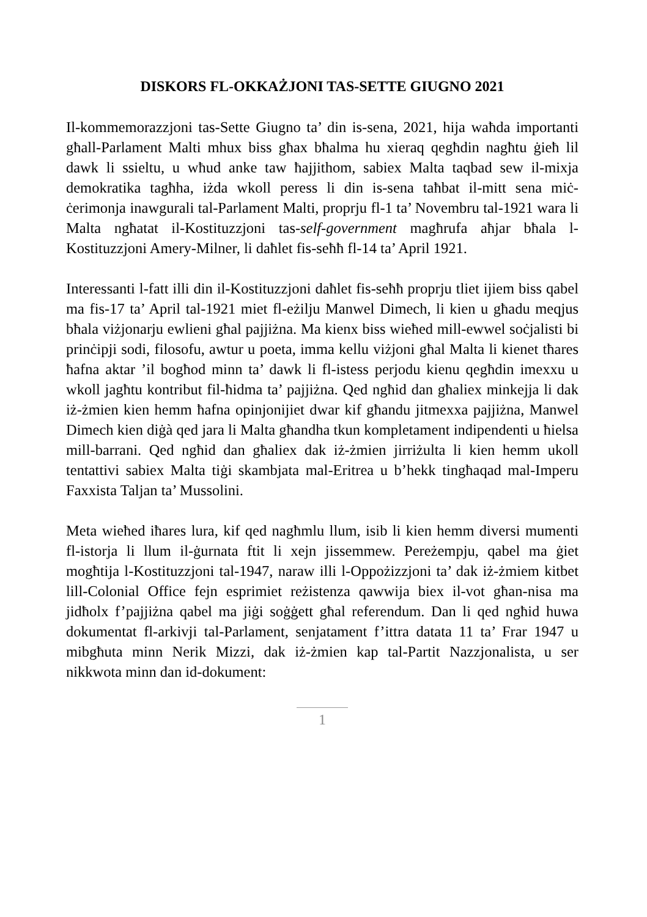DISKORS FL-OKKAŻJONI TAS-SETTE GIUGNO 2021
Il-kommemorazzjoni tas-Sette Giugno ta’ din is-sena, 2021, hija waħda importanti għall-Parlament Malti mhux biss għax bħalma hu xieraq qegħdin nagħtu ġieħ lil dawk li ssieltu, u wħud anke taw ħajjithom, sabiex Malta taqbad sew il-mixja demokratika tagħha, iżda wkoll peress li din is-sena taħbat il-mitt sena miċ-ċerimonja inawgurali tal-Parlament Malti, proprju fl-1 ta’ Novembru tal-1921 wara li Malta ngħatat il-Kostituzzjoni tas-self-government magħrufa aħjar bħala l-Kostituzzjoni Amery-Milner, li daħlet fis-seħħ fl-14 ta’ April 1921.
Interessanti l-fatt illi din il-Kostituzzjoni daħlet fis-seħħ proprju tliet ijiem biss qabel ma fis-17 ta’ April tal-1921 miet fl-eżilju Manwel Dimech, li kien u għadu meqjus bħala viżjonarju ewlieni għal pajjiżna. Ma kienx biss wieħed mill-ewwel soċjalisti bi prinċipji sodi, filosofu, awtur u poeta, imma kellu viżjoni għal Malta li kienet tħares ħafna aktar ’il bogħod minn ta’ dawk li fl-istess perjodu kienu qegħdin imexxu u wkoll jagħtu kontribut fil-ħidma ta’ pajjiżna. Qed ngħid dan għaliex minkejja li dak iż-żmien kien hemm ħafna opinjonijiet dwar kif għandu jitmexxa pajjiżna, Manwel Dimech kien diġà qed jara li Malta għandha tkun kompletament indipendenti u ħielsa mill-barrani. Qed ngħid dan għaliex dak iż-żmien jirriżulta li kien hemm ukoll tentattivi sabiex Malta tiġi skambjata mal-Eritrea u b’hekk tingħaqad mal-Imperu Faxxista Taljan ta’ Mussolini.
Meta wieħed iħares lura, kif qed nagħmlu llum, isib li kien hemm diversi mumenti fl-istorja li llum il-ġurnata ftit li xejn jissemmew. Pereżempju, qabel ma ġiet mogħtija l-Kostituzzjoni tal-1947, naraw illi l-Oppożizzjoni ta’ dak iż-żmiem kitbet lill-Colonial Office fejn esprimiet reżistenza qawwija biex il-vot għan-nisa ma jidħolx f’pajjiżna qabel ma jiġi soġġett għal referendum. Dan li qed ngħid huwa dokumentat fl-arkivji tal-Parlament, senjatament f’ittra datata 11 ta’ Frar 1947 u mibgħuta minn Nerik Mizzi, dak iż-żmien kap tal-Partit Nazzjonalista, u ser nikkwota minn dan id-dokument:
1